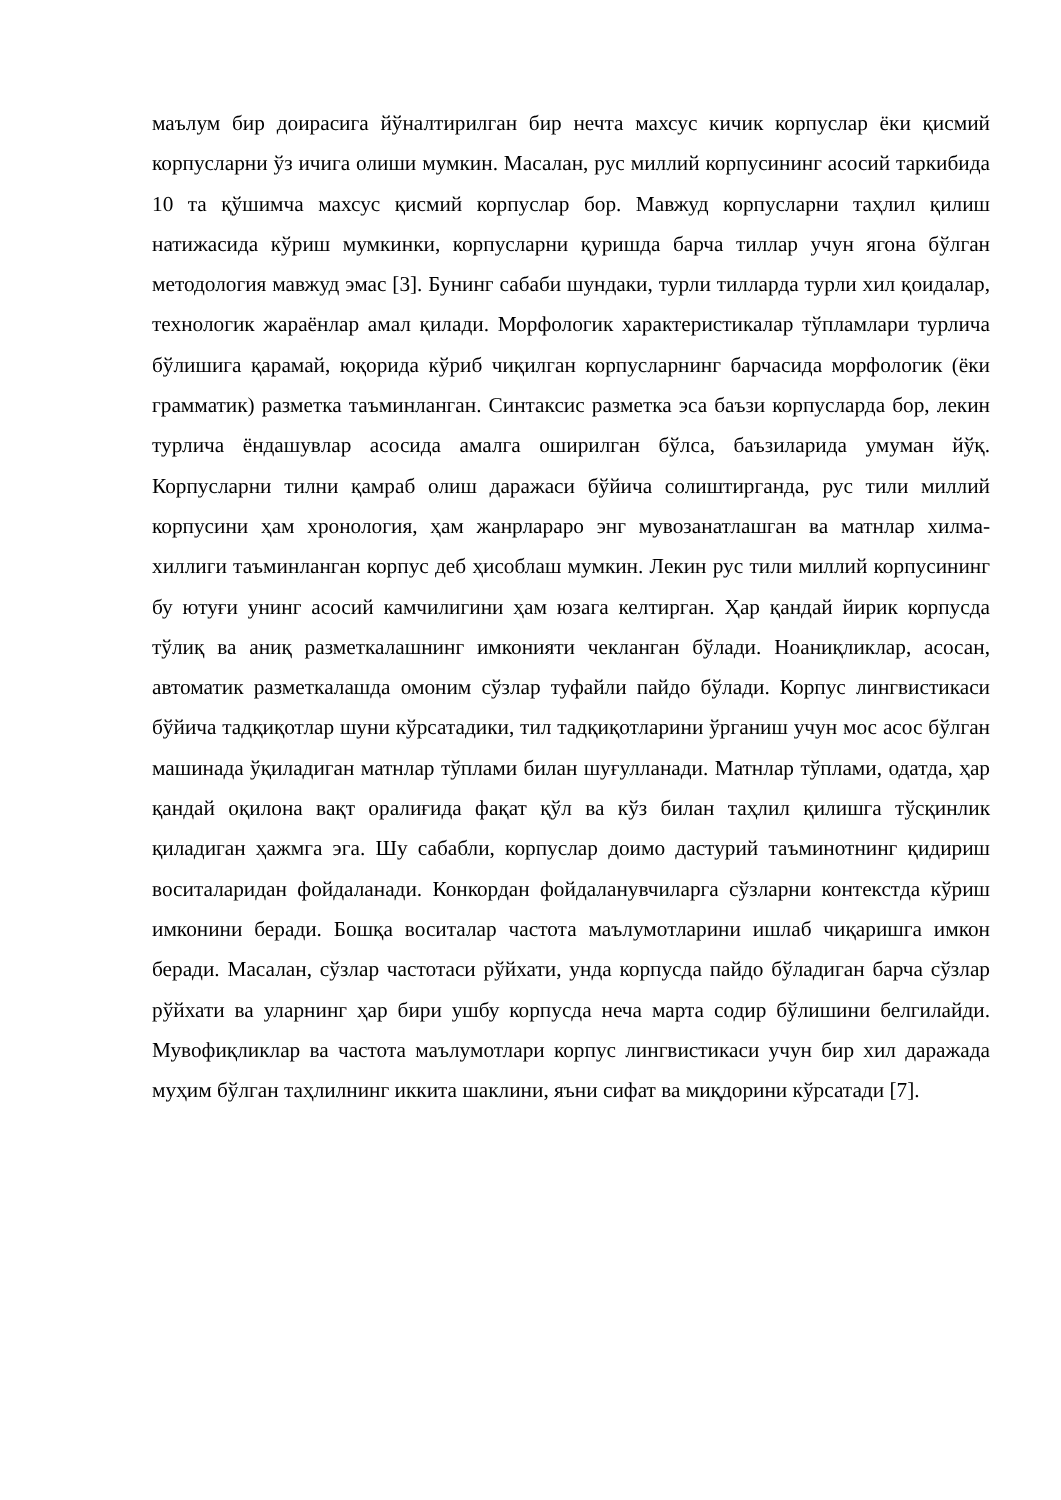маълум бир доирасига йўналтирилган бир нечта махсус кичик корпуслар ёки қисмий корпусларни ўз ичига олиши мумкин. Масалан, рус миллий корпусининг асосий таркибида 10 та қўшимча махсус қисмий корпуслар бор. Мавжуд корпусларни таҳлил қилиш натижасида кўриш мумкинки, корпусларни қуришда барча тиллар учун ягона бўлган методология мавжуд эмас [3]. Бунинг сабаби шундаки, турли тилларда турли хил қоидалар, технологик жараёнлар амал қилади. Морфологик характеристикалар тўпламлари турлича бўлишига қарамай, юқорида кўриб чиқилган корпусларнинг барчасида морфологик (ёки грамматик) разметка таъминланган. Синтаксис разметка эса баъзи корпусларда бор, лекин турлича ёндашувлар асосида амалга оширилган бўлса, баъзиларида умуман йўқ. Корпусларни тилни қамраб олиш даражаси бўйича солиштирганда, рус тили миллий корпусини ҳам хронология, ҳам жанрлараро энг мувозанатлашган ва матнлар хилма-хиллиги таъминланган корпус деб ҳисоблаш мумкин. Лекин рус тили миллий корпусининг бу ютуғи унинг асосий камчилигини ҳам юзага келтирган. Ҳар қандай йирик корпусда тўлиқ ва аниқ разметкалашнинг имконияти чекланган бўлади. Ноаниқликлар, асосан, автоматик разметкалашда омоним сўзлар туфайли пайдо бўлади. Корпус лингвистикаси бўйича тадқиқотлар шуни кўрсатадики, тил тадқиқотларини ўрганиш учун мос асос бўлган машинада ўқиладиган матнлар тўплами билан шуғулланади. Матнлар тўплами, одатда, ҳар қандай оқилона вақт оралиғида фақат қўл ва кўз билан таҳлил қилишга тўсқинлик қиладиган ҳажмга эга. Шу сабабли, корпуслар доимо дастурий таъминотнинг қидириш воситаларидан фойдаланади. Конкордан фойдаланувчиларга сўзларни контекстда кўриш имконини беради. Бошқа воситалар частота маълумотларини ишлаб чиқаришга имкон беради. Масалан, сўзлар частотаси рўйхати, унда корпусда пайдо бўладиган барча сўзлар рўйхати ва уларнинг ҳар бири ушбу корпусда неча марта содир бўлишини белгилайди. Мувофиқликлар ва частота маълумотлари корпус лингвистикаси учун бир хил даражада муҳим бўлган таҳлилнинг иккита шаклини, яъни сифат ва миқдорини кўрсатади [7].